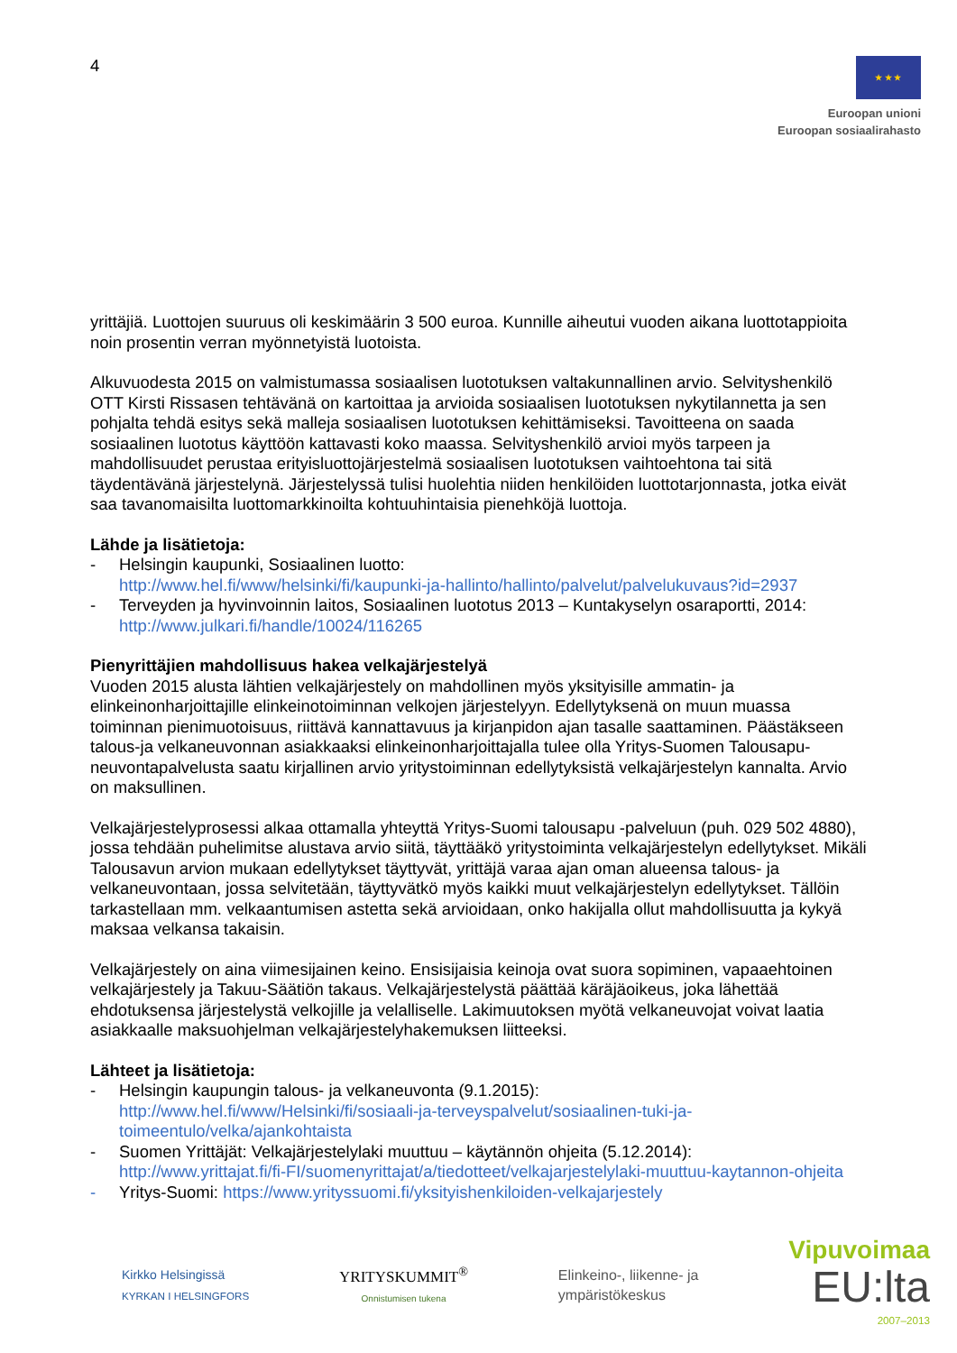4
★ ★ ★
Euroopan unioni
Euroopan sosiaalirahasto
yrittäjiä. Luottojen suuruus oli keskimäärin 3 500 euroa. Kunnille aiheutui vuoden aikana luottotappioita noin prosentin verran myönnetyistä luotoista.
Alkuvuodesta 2015 on valmistumassa sosiaalisen luototuksen valtakunnallinen arvio. Selvityshenkilö OTT Kirsti Rissasen tehtävänä on kartoittaa ja arvioida sosiaalisen luototuksen nykytilannetta ja sen pohjalta tehdä esitys sekä malleja sosiaalisen luototuksen kehittämiseksi. Tavoitteena on saada sosiaalinen luototus käyttöön kattavasti koko maassa. Selvityshenkilö arvioi myös tarpeen ja mahdollisuudet perustaa erityisluottojärjestelmä sosiaalisen luototuksen vaihtoehtona tai sitä täydentävänä järjestelynä. Järjestelyssä tulisi huolehtia niiden henkilöiden luottotarjonnasta, jotka eivät saa tavanomaisilta luottomarkkinoilta kohtuuhintaisia pienehköjä luottoja.
Lähde ja lisätietoja:
- Helsingin kaupunki, Sosiaalinen luotto:
http://www.hel.fi/www/helsinki/fi/kaupunki-ja-hallinto/hallinto/palvelut/palvelukuvaus?id=2937
- Terveyden ja hyvinvoinnin laitos, Sosiaalinen luototus 2013 – Kuntakyselyn osaraportti, 2014:
http://www.julkari.fi/handle/10024/116265
Pienyrittäjien mahdollisuus hakea velkajärjestelyä
Vuoden 2015 alusta lähtien velkajärjestely on mahdollinen myös yksityisille ammatin- ja elinkeinonharjoittajille elinkeinotoiminnan velkojen järjestelyyn. Edellytyksenä on muun muassa toiminnan pienimuotoisuus, riittävä kannattavuus ja kirjanpidon ajan tasalle saattaminen. Päästäkseen talous-ja velkaneuvonnan asiakkaaksi elinkeinonharjoittajalla tulee olla Yritys-Suomen Talousapu-neuvontapalvelusta saatu kirjallinen arvio yritystoiminnan edellytyksistä velkajärjestelyn kannalta. Arvio on maksullinen.
Velkajärjestelyprosessi alkaa ottamalla yhteyttä Yritys-Suomi talousapu -palveluun (puh. 029 502 4880), jossa tehdään puhelimitse alustava arvio siitä, täyttääkö yritystoiminta velkajärjestelyn edellytykset. Mikäli Talousavun arvion mukaan edellytykset täyttyvät, yrittäjä varaa ajan oman alueensa talous- ja velkaneuvontaan, jossa selvitetään, täyttyvätkö myös kaikki muut velkajärjestelyn edellytykset. Tällöin tarkastellaan mm. velkaantumisen astetta sekä arvioidaan, onko hakijalla ollut mahdollisuutta ja kykyä maksaa velkansa takaisin.
Velkajärjestely on aina viimesijainen keino. Ensisijaisia keinoja ovat suora sopiminen, vapaaehtoinen velkajärjestely ja Takuu-Säätiön takaus. Velkajärjestelystä päättää käräjäoikeus, joka lähettää ehdotuksensa järjestelystä velkojille ja velalliselle. Lakimuutoksen myötä velkaneuvojat voivat laatia asiakkaalle maksuohjelman velkajärjestelyhakemuksen liitteeksi.
Lähteet ja lisätietoja:
- Helsingin kaupungin talous- ja velkaneuvonta (9.1.2015):
http://www.hel.fi/www/Helsinki/fi/sosiaali-ja-terveyspalvelut/sosiaalinen-tuki-ja-toimeentulo/velka/ajankohtaista
- Suomen Yrittäjät: Velkajärjestelylaki muuttuu – käytännön ohjeita (5.12.2014):
http://www.yrittajat.fi/fi-FI/suomenyrittajat/a/tiedotteet/velkajarjestelylaki-muuttuu-kaytannon-ohjeita
- Yritys-Suomi: https://www.yrityssuomi.fi/yksityishenkiloiden-velkajarjestely
Kirkko Helsingissä
KYRKAN I HELSINGFORS
YRITYSKUMMIT<sup>®</sup>
Onnistumisen tukena
Elinkeino-, liikenne- ja
ympäristökeskus
Vipuvoimaa
EU:lta
2007–2013